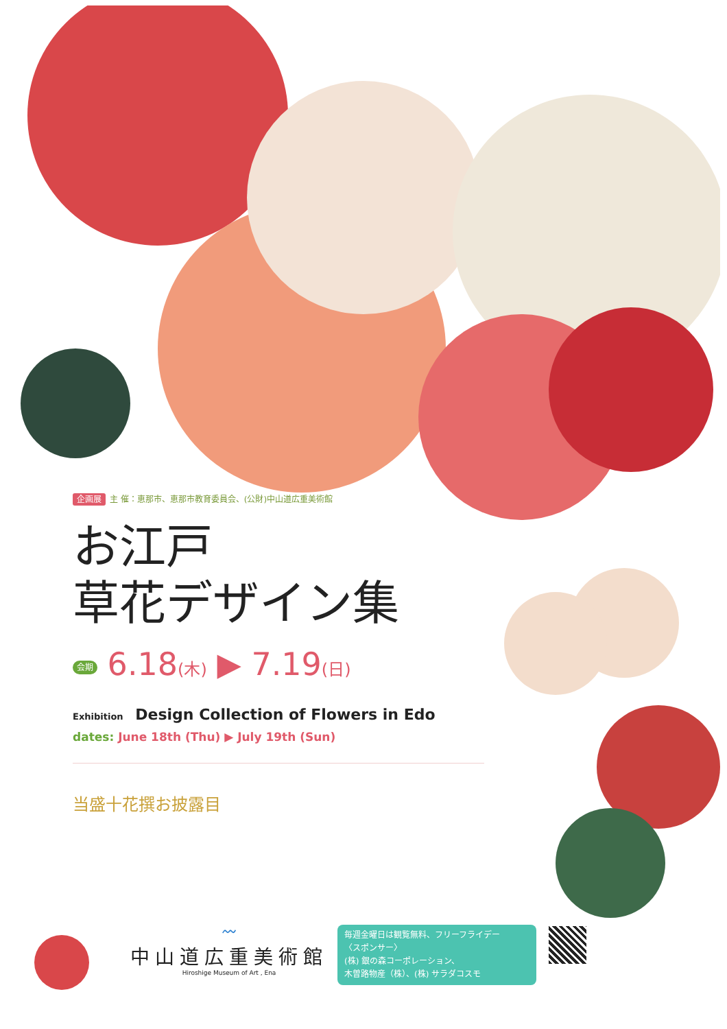企画展 主 催：恵那市、恵那市教育委員会、(公財)中山道広重美術館
お江戸
草花デザイン集
会期 6.18(木) ▶ 7.19(日)
Exhibition Design Collection of Flowers in Edo
dates: June 18th (Thu) ▶ July 19th (Sun)
当盛十花撰お披露目
〰
中山道広重美術館
Hiroshige Museum of Art , Ena
毎週金曜日は観覧無料、フリーフライデー
〈スポンサー〉
(株) 銀の森コーポレーション、
木曽路物産（株）、(株) サラダコスモ